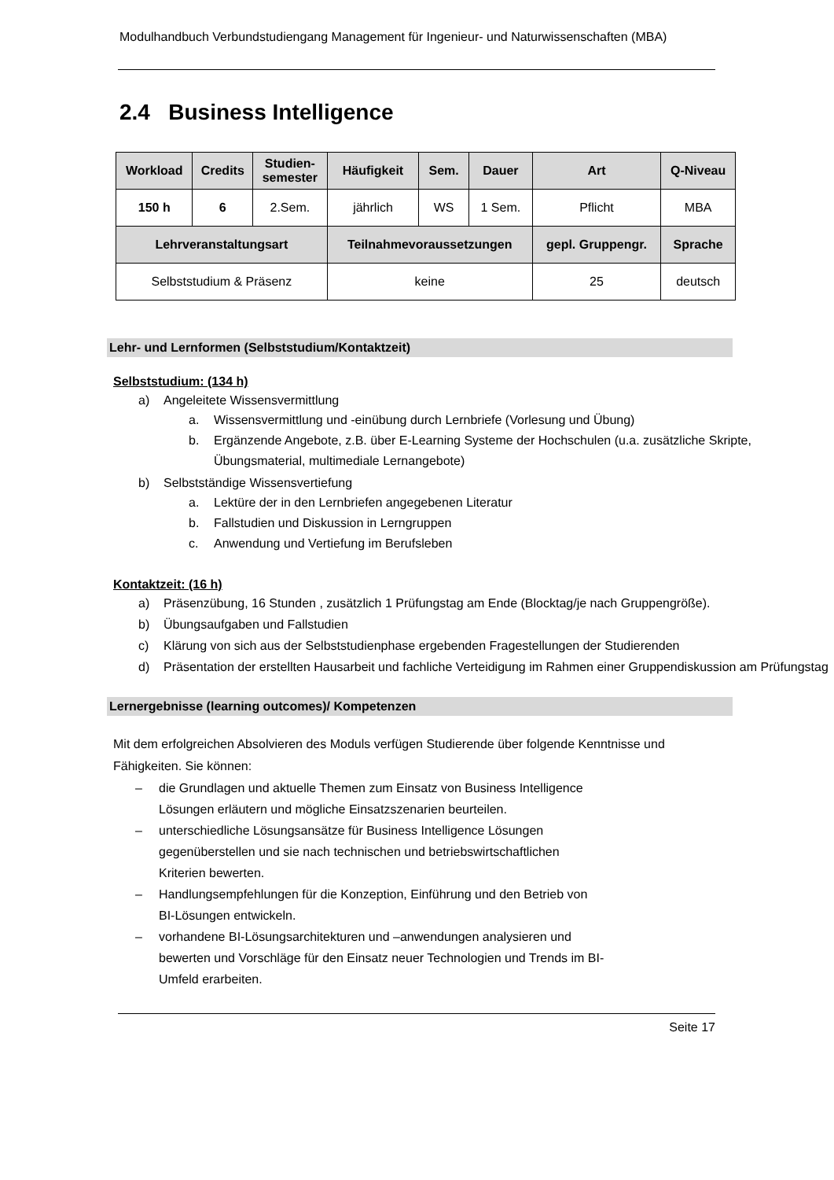Modulhandbuch Verbundstudiengang Management für Ingenieur- und Naturwissenschaften (MBA)
2.4 Business Intelligence
| Workload | Credits | Studien- semester | Häufigkeit | Sem. | Dauer | Art | Q-Niveau |
| --- | --- | --- | --- | --- | --- | --- | --- |
| 150 h | 6 | 2.Sem. | jährlich | WS | 1 Sem. | Pflicht | MBA |
| Lehrveranstaltungsart | | | Teilnahmevoraussetzungen | | | gepl. Gruppengr. | Sprache |
| Selbststudium & Präsenz | | | keine | | | 25 | deutsch |
Lehr- und Lernformen (Selbststudium/Kontaktzeit)
Selbststudium: (134 h)
a) Angeleitete Wissensvermittlung
a. Wissensvermittlung und -einübung durch Lernbriefe (Vorlesung und Übung)
b. Ergänzende Angebote, z.B. über E-Learning Systeme der Hochschulen (u.a. zusätzliche Skripte, Übungsmaterial, multimediale Lernangebote)
b) Selbstständige Wissensvertiefung
a. Lektüre der in den Lernbriefen angegebenen Literatur
b. Fallstudien und Diskussion in Lerngruppen
c. Anwendung und Vertiefung im Berufsleben
Kontaktzeit: (16 h)
a) Präsenzübung, 16 Stunden , zusätzlich 1 Prüfungstag am Ende (Blocktag/je nach Gruppengröße).
b) Übungsaufgaben und Fallstudien
c) Klärung von sich aus der Selbststudienphase ergebenden Fragestellungen der Studierenden
d) Präsentation der erstellten Hausarbeit und fachliche Verteidigung im Rahmen einer Gruppendiskussion am Prüfungstag
Lernergebnisse (learning outcomes)/ Kompetenzen
Mit dem erfolgreichen Absolvieren des Moduls verfügen Studierende über folgende Kenntnisse und Fähigkeiten. Sie können:
– die Grundlagen und aktuelle Themen zum Einsatz von Business Intelligence Lösungen erläutern und mögliche Einsatzszenarien beurteilen.
– unterschiedliche Lösungsansätze für Business Intelligence Lösungen gegenüberstellen und sie nach technischen und betriebswirtschaftlichen Kriterien bewerten.
– Handlungsempfehlungen für die Konzeption, Einführung und den Betrieb von BI-Lösungen entwickeln.
– vorhandene BI-Lösungsarchitekturen und –anwendungen analysieren und bewerten und Vorschläge für den Einsatz neuer Technologien und Trends im BI-Umfeld erarbeiten.
Seite 17